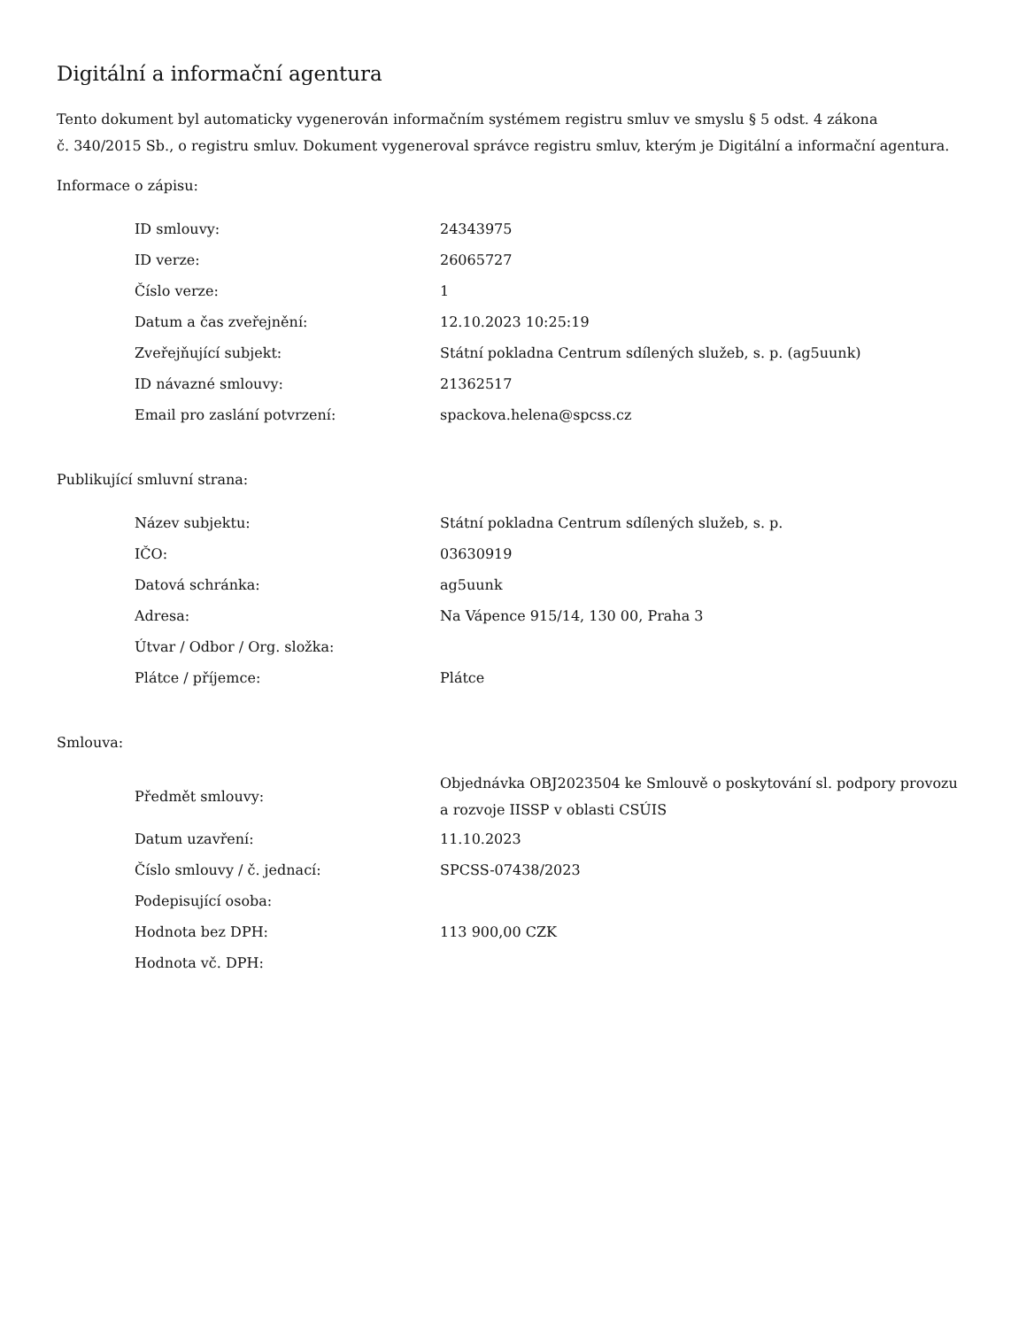Digitální a informační agentura
Tento dokument byl automaticky vygenerován informačním systémem registru smluv ve smyslu § 5 odst. 4 zákona
č. 340/2015 Sb., o registru smluv. Dokument vygeneroval správce registru smluv, kterým je Digitální a informační agentura.
Informace o zápisu:
| ID smlouvy: | 24343975 |
| ID verze: | 26065727 |
| Číslo verze: | 1 |
| Datum a čas zveřejnění: | 12.10.2023 10:25:19 |
| Zveřejňující subjekt: | Státní pokladna Centrum sdílených služeb, s. p. (ag5uunk) |
| ID návazné smlouvy: | 21362517 |
| Email pro zaslání potvrzení: | spackova.helena@spcss.cz |
Publikující smluvní strana:
| Název subjektu: | Státní pokladna Centrum sdílených služeb, s. p. |
| IČO: | 03630919 |
| Datová schránka: | ag5uunk |
| Adresa: | Na Vápence 915/14, 130 00, Praha 3 |
| Útvar / Odbor / Org. složka: | |
| Plátce / příjemce: | Plátce |
Smlouva:
| Předmět smlouvy: | Objednávka OBJ2023504 ke Smlouvě o poskytování sl. podpory provozu a rozvoje IISSP v oblasti CSÚIS |
| Datum uzavření: | 11.10.2023 |
| Číslo smlouvy / č. jednací: | SPCSS-07438/2023 |
| Podepisující osoba: | |
| Hodnota bez DPH: | 113 900,00 CZK |
| Hodnota vč. DPH: | |